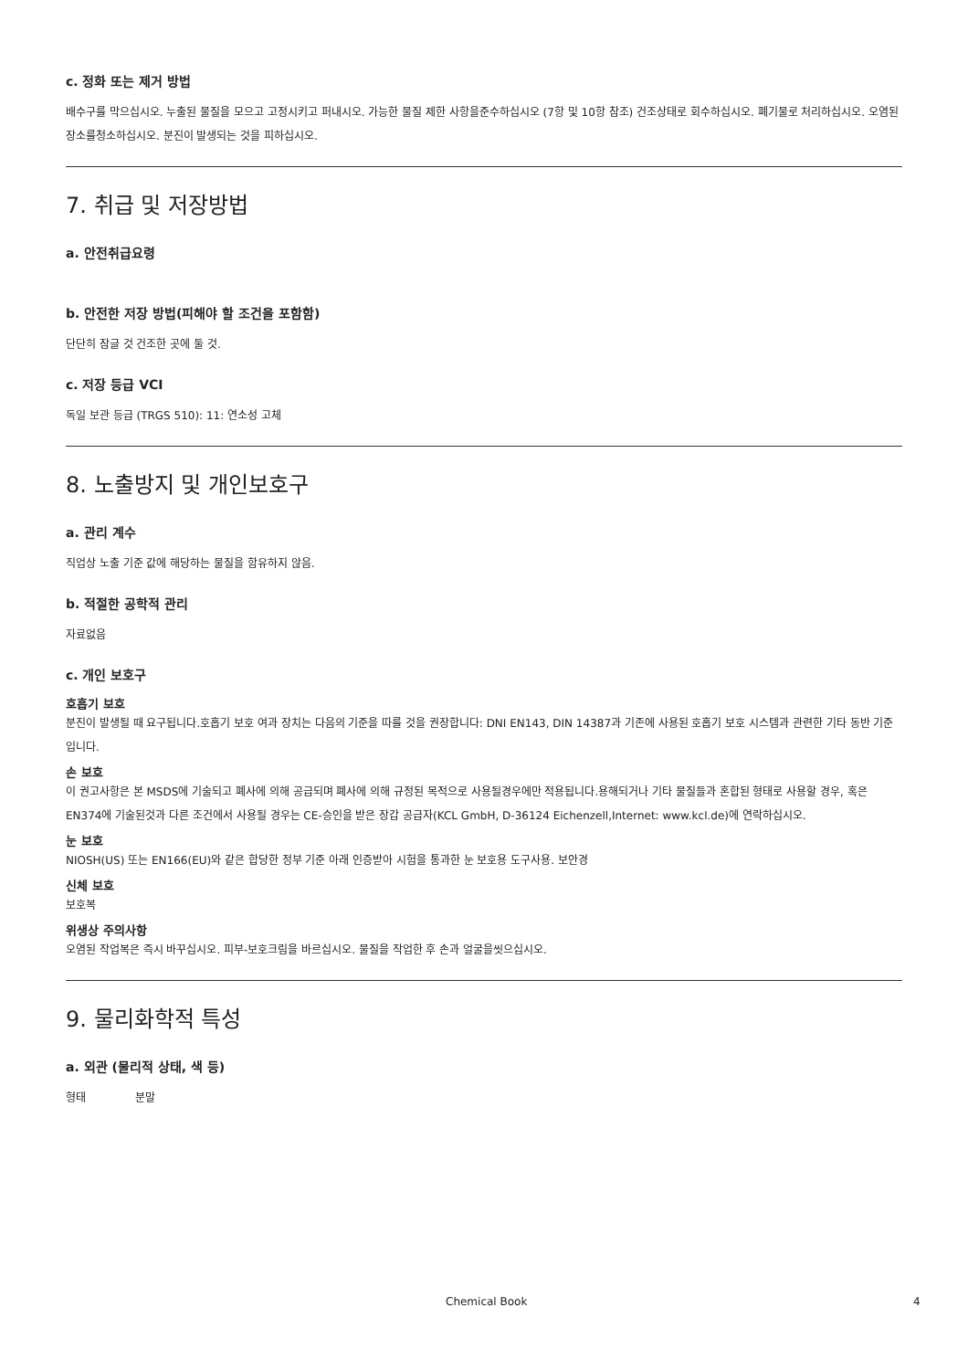c. 정화 또는 제거 방법
배수구를 막으십시오. 누출된 물질을 모으고 고정시키고 퍼내시오. 가능한 물질 제한 사항을준수하십시오 (7항 및 10항 참조) 건조상태로 회수하십시오. 폐기물로 처리하십시오. 오염된 장소를청소하십시오. 분진이 발생되는 것을 피하십시오.
7. 취급 및 저장방법
a. 안전취급요령
b. 안전한 저장 방법(피해야 할 조건을 포함함)
단단히 잠글 것 건조한 곳에 둘 것.
c. 저장 등급 VCI
독일 보관 등급 (TRGS 510): 11: 연소성 고체
8. 노출방지 및 개인보호구
a. 관리 계수
직업상 노출 기준 값에 해당하는 물질을 함유하지 않음.
b. 적절한 공학적 관리
자료없음
c. 개인 보호구
호흡기 보호
분진이 발생될 때 요구됩니다.호흡기 보호 여과 장치는 다음의 기준을 따를 것을 권장합니다: DNI EN143, DIN 14387과 기존에 사용된 호흡기 보호 시스템과 관련한 기타 동반 기준입니다.
손 보호
이 권고사항은 본 MSDS에 기술되고 폐사에 의해 공급되며 폐사에 의해 규정된 목적으로 사용될경우에만 적용됩니다.용해되거나 기타 물질들과 혼합된 형태로 사용할 경우, 혹은 EN374에 기술된것과 다른 조건에서 사용될 경우는 CE-승인을 받은 장갑 공급자(KCL GmbH, D-36124 Eichenzell,Internet: www.kcl.de)에 연락하십시오.
눈 보호
NIOSH(US) 또는 EN166(EU)와 같은 합당한 정부 기준 아래 인증받아 시험을 통과한 눈 보호용 도구사용. 보안경
신체 보호
보호복
위생상 주의사항
오염된 작업복은 즉시 바꾸십시오. 피부-보호크림을 바르십시오. 물질을 작업한 후 손과 얼굴을씻으십시오.
9. 물리화학적 특성
a. 외관 (물리적 상태, 색 등)
형태 분말
Chemical Book 4